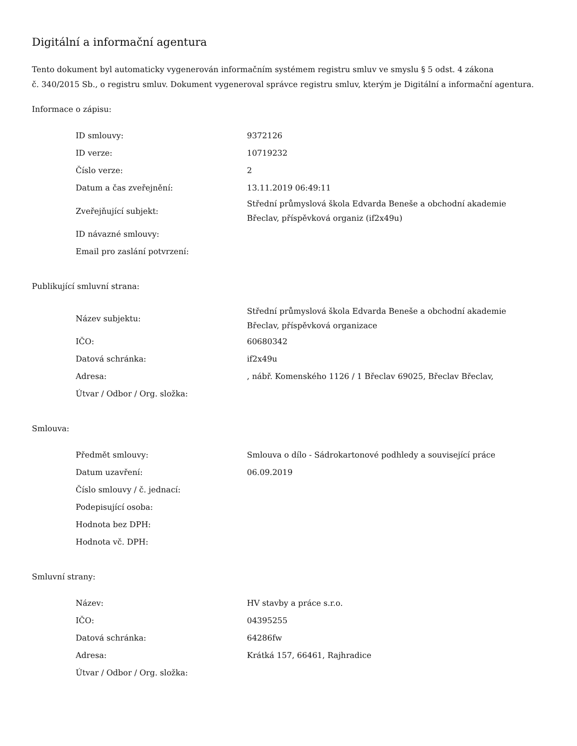Digitální a informační agentura
Tento dokument byl automaticky vygenerován informačním systémem registru smluv ve smyslu § 5 odst. 4 zákona
č. 340/2015 Sb., o registru smluv. Dokument vygeneroval správce registru smluv, kterým je Digitální a informační agentura.
Informace o zápisu:
| ID smlouvy: | 9372126 |
| ID verze: | 10719232 |
| Číslo verze: | 2 |
| Datum a čas zveřejnění: | 13.11.2019 06:49:11 |
| Zveřejňující subjekt: | Střední průmyslová škola Edvarda Beneše a obchodní akademie Břeclav, příspěvková organiz (if2x49u) |
| ID návazné smlouvy: | |
| Email pro zaslání potvrzení: | |
Publikující smluvní strana:
| Název subjektu: | Střední průmyslová škola Edvarda Beneše a obchodní akademie Břeclav, příspěvková organizace |
| IČO: | 60680342 |
| Datová schránka: | if2x49u |
| Adresa: | , nábř. Komenského 1126 / 1 Břeclav 69025, Břeclav Břeclav, |
| Útvar / Odbor / Org. složka: | |
Smlouva:
| Předmět smlouvy: | Smlouva o dílo - Sádrokartonové podhledy a související práce |
| Datum uzavření: | 06.09.2019 |
| Číslo smlouvy / č. jednací: | |
| Podepisující osoba: | |
| Hodnota bez DPH: | |
| Hodnota vč. DPH: | |
Smluvní strany:
| Název: | HV stavby a práce s.r.o. |
| IČO: | 04395255 |
| Datová schránka: | 64286fw |
| Adresa: | Krátká 157, 66461, Rajhradice |
| Útvar / Odbor / Org. složka: | |